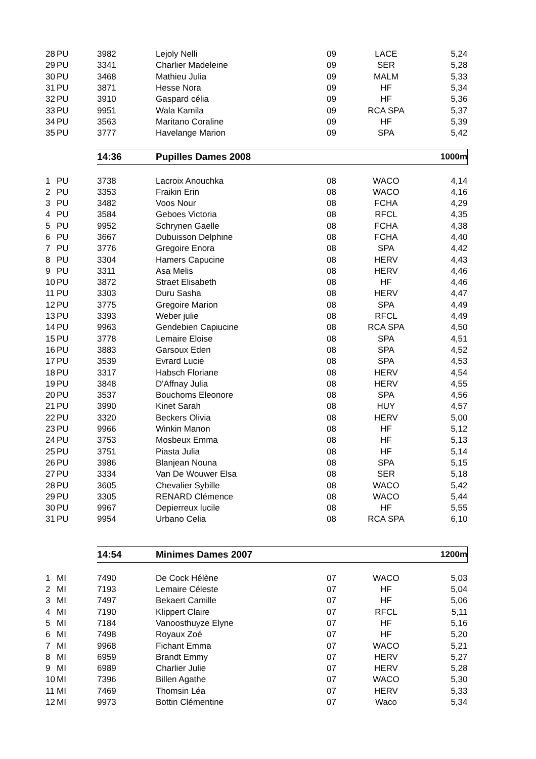| 28 | PU | 3982 | Lejoly Nelli | 09 | LACE | 5,24 |
| 29 | PU | 3341 | Charlier Madeleine | 09 | SER | 5,28 |
| 30 | PU | 3468 | Mathieu Julia | 09 | MALM | 5,33 |
| 31 | PU | 3871 | Hesse Nora | 09 | HF | 5,34 |
| 32 | PU | 3910 | Gaspard célia | 09 | HF | 5,36 |
| 33 | PU | 9951 | Wala Kamila | 09 | RCA SPA | 5,37 |
| 34 | PU | 3563 | Maritano Coraline | 09 | HF | 5,39 |
| 35 | PU | 3777 | Havelange Marion | 09 | SPA | 5,42 |
| | | 14:36 | Pupilles Dames 2008 | | | 1000m |
| 1 | PU | 3738 | Lacroix Anouchka | 08 | WACO | 4,14 |
| 2 | PU | 3353 | Fraikin Erin | 08 | WACO | 4,16 |
| 3 | PU | 3482 | Voos Nour | 08 | FCHA | 4,29 |
| 4 | PU | 3584 | Geboes Victoria | 08 | RFCL | 4,35 |
| 5 | PU | 9952 | Schrynen Gaelle | 08 | FCHA | 4,38 |
| 6 | PU | 3667 | Dubuisson Delphine | 08 | FCHA | 4,40 |
| 7 | PU | 3776 | Gregoire Enora | 08 | SPA | 4,42 |
| 8 | PU | 3304 | Hamers Capucine | 08 | HERV | 4,43 |
| 9 | PU | 3311 | Asa Melis | 08 | HERV | 4,46 |
| 10 | PU | 3872 | Straet Elisabeth | 08 | HF | 4,46 |
| 11 | PU | 3303 | Duru Sasha | 08 | HERV | 4,47 |
| 12 | PU | 3775 | Gregoire Marion | 08 | SPA | 4,49 |
| 13 | PU | 3393 | Weber julie | 08 | RFCL | 4,49 |
| 14 | PU | 9963 | Gendebien Capiucine | 08 | RCA SPA | 4,50 |
| 15 | PU | 3778 | Lemaire Eloise | 08 | SPA | 4,51 |
| 16 | PU | 3883 | Garsoux Eden | 08 | SPA | 4,52 |
| 17 | PU | 3539 | Evrard Lucie | 08 | SPA | 4,53 |
| 18 | PU | 3317 | Habsch Floriane | 08 | HERV | 4,54 |
| 19 | PU | 3848 | D'Affnay Julia | 08 | HERV | 4,55 |
| 20 | PU | 3537 | Bouchoms Eleonore | 08 | SPA | 4,56 |
| 21 | PU | 3990 | Kinet Sarah | 08 | HUY | 4,57 |
| 22 | PU | 3320 | Beckers Olivia | 08 | HERV | 5,00 |
| 23 | PU | 9966 | Winkin Manon | 08 | HF | 5,12 |
| 24 | PU | 3753 | Mosbeux Emma | 08 | HF | 5,13 |
| 25 | PU | 3751 | Piasta Julia | 08 | HF | 5,14 |
| 26 | PU | 3986 | Blanjean Nouna | 08 | SPA | 5,15 |
| 27 | PU | 3334 | Van De Wouwer Elsa | 08 | SER | 5,18 |
| 28 | PU | 3605 | Chevalier Sybille | 08 | WACO | 5,42 |
| 29 | PU | 3305 | RENARD Clémence | 08 | WACO | 5,44 |
| 30 | PU | 9967 | Depierreux lucile | 08 | HF | 5,55 |
| 31 | PU | 9954 | Urbano Celia | 08 | RCA SPA | 6,10 |
| | | 14:54 | Minimes Dames 2007 | | | 1200m |
| 1 | MI | 7490 | De Cock Hélène | 07 | WACO | 5,03 |
| 2 | MI | 7193 | Lemaire Céleste | 07 | HF | 5,04 |
| 3 | MI | 7497 | Bekaert Camille | 07 | HF | 5,06 |
| 4 | MI | 7190 | Klippert Claire | 07 | RFCL | 5,11 |
| 5 | MI | 7184 | Vanoosthuyze Elyne | 07 | HF | 5,16 |
| 6 | MI | 7498 | Royaux Zoé | 07 | HF | 5,20 |
| 7 | MI | 9968 | Fichant Emma | 07 | WACO | 5,21 |
| 8 | MI | 6959 | Brandt Emmy | 07 | HERV | 5,27 |
| 9 | MI | 6989 | Charlier Julie | 07 | HERV | 5,28 |
| 10 | MI | 7396 | Billen Agathe | 07 | WACO | 5,30 |
| 11 | MI | 7469 | Thomsin Léa | 07 | HERV | 5,33 |
| 12 | MI | 9973 | Bottin Clémentine | 07 | Waco | 5,34 |